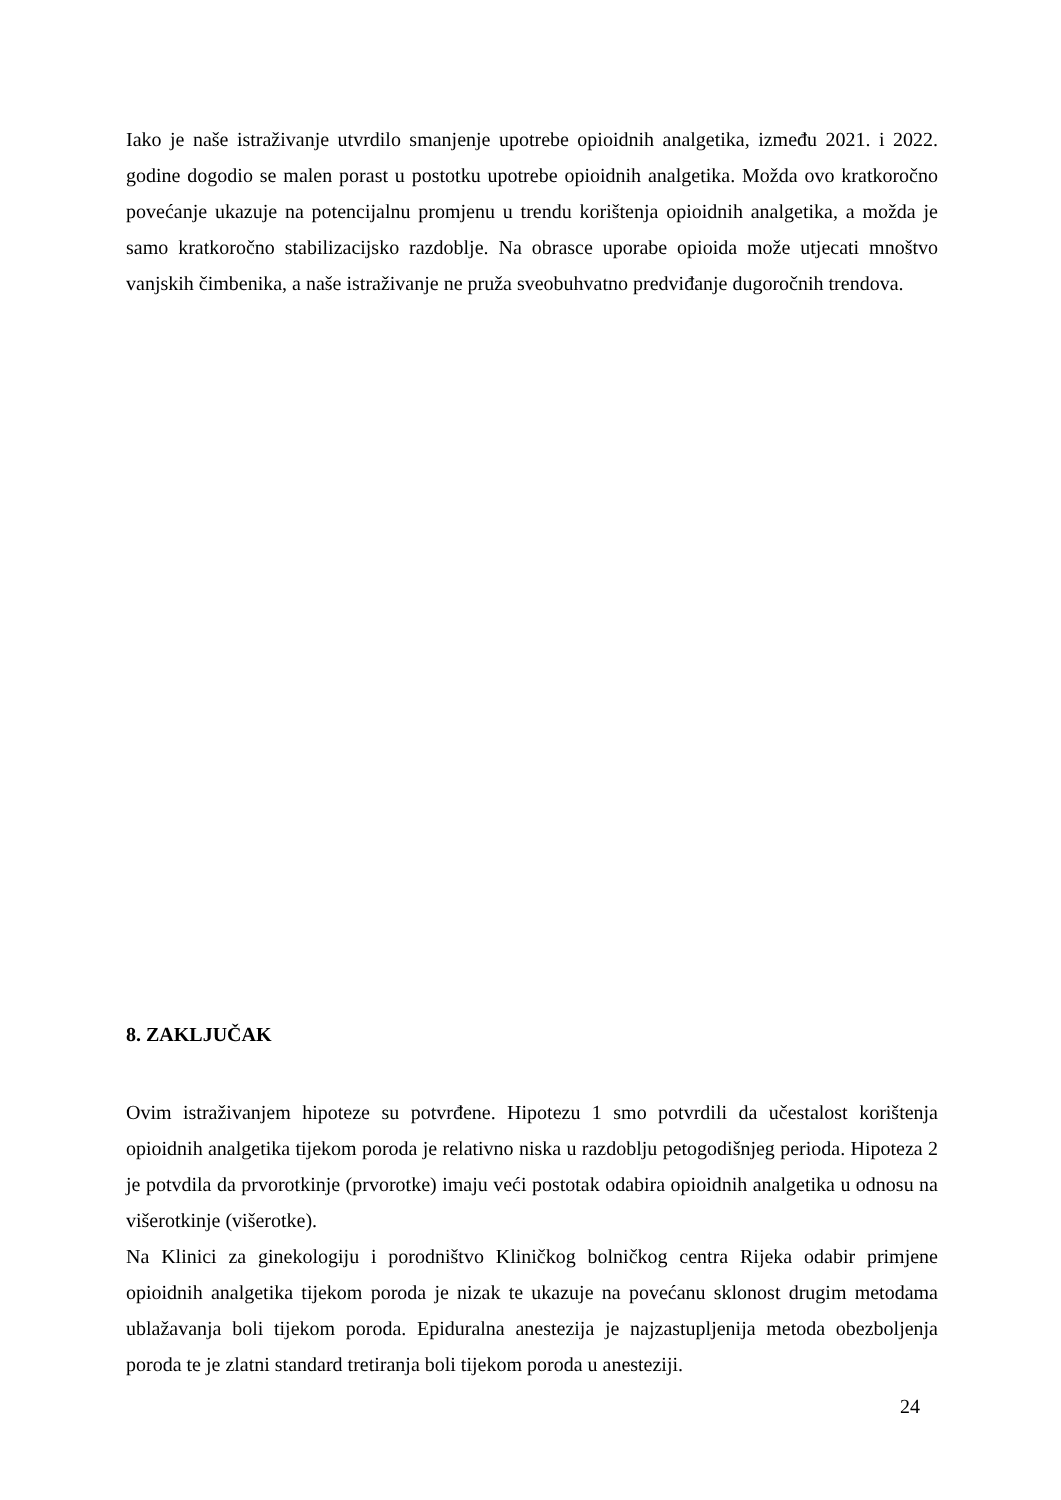Iako je naše istraživanje utvrdilo smanjenje upotrebe opioidnih analgetika, između 2021. i 2022. godine dogodio se malen porast u postotku upotrebe opioidnih analgetika. Možda ovo kratkoročno povećanje ukazuje na potencijalnu promjenu u trendu korištenja opioidnih analgetika, a možda je samo kratkoročno stabilizacijsko razdoblje. Na obrasce uporabe opioida može utjecati mnoštvo vanjskih čimbenika, a naše istraživanje ne pruža sveobuhvatno predviđanje dugoročnih trendova.
8. ZAKLJUČAK
Ovim istraživanjem hipoteze su potvrđene. Hipotezu 1 smo potvrdili da učestalost korištenja opioidnih analgetika tijekom poroda je relativno niska u razdoblju petogodišnjeg perioda. Hipoteza 2 je potvdila da prvorotkinje (prvorotke) imaju veći postotak odabira opioidnih analgetika u odnosu na višerotkinje (višerotke).
Na Klinici za ginekologiju i porodništvo Kliničkog bolničkog centra Rijeka odabir primjene opioidnih analgetika tijekom poroda je nizak te ukazuje na povećanu sklonost drugim metodama ublažavanja boli tijekom poroda. Epiduralna anestezija je najzastupljenija metoda obezboljenja poroda te je zlatni standard tretiranja boli tijekom poroda u anesteziji.
24